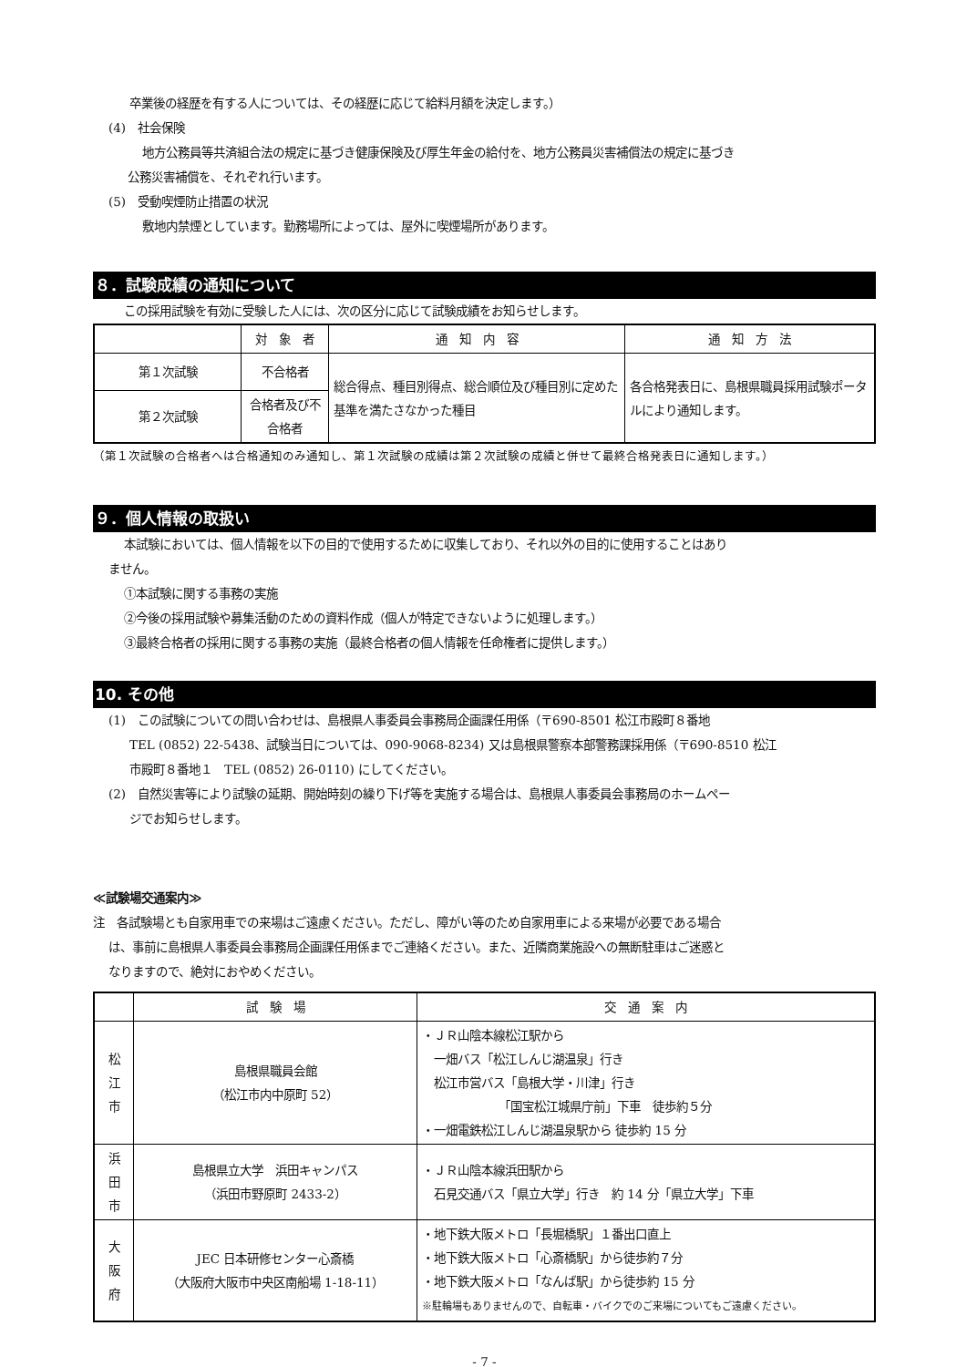卒業後の経歴を有する人については、その経歴に応じて給料月額を決定します。）
(4)　社会保険
地方公務員等共済組合法の規定に基づき健康保険及び厚生年金の給付を、地方公務員災害補償法の規定に基づき
公務災害補償を、それぞれ行います。
(5)　受動喫煙防止措置の状況
敷地内禁煙としています。勤務場所によっては、屋外に喫煙場所があります。
８．試験成績の通知について
この採用試験を有効に受験した人には、次の区分に応じて試験成績をお知らせします。
| | 対 象 者 | 通 知 内 容 | 通 知 方 法 |
| --- | --- | --- | --- |
| 第１次試験 | 不合格者 | 総合得点、種目別得点、総合順位及び種目別に定めた基準を満たさなかった種目 | 各合格発表日に、島根県職員採用試験ポータルにより通知します。 |
| 第２次試験 | 合格者及び不合格者 | | |
（第１次試験の合格者へは合格通知のみ通知し、第１次試験の成績は第２次試験の成績と併せて最終合格発表日に通知します。）
９．個人情報の取扱い
本試験においては、個人情報を以下の目的で使用するために収集しており、それ以外の目的に使用することはあり
ません。
①本試験に関する事務の実施
②今後の採用試験や募集活動のための資料作成（個人が特定できないように処理します。）
③最終合格者の採用に関する事務の実施（最終合格者の個人情報を任命権者に提供します。）
10. その他
(1)　この試験についての問い合わせは、島根県人事委員会事務局企画課任用係（〒690-8501 松江市殿町８番地
TEL (0852) 22-5438、試験当日については、090-9068-8234) 又は島根県警察本部警務課採用係（〒690-8510 松江
市殿町８番地１　TEL (0852) 26-0110) にしてください。
(2)　自然災害等により試験の延期、開始時刻の繰り下げ等を実施する場合は、島根県人事委員会事務局のホームペー
ジでお知らせします。
≪試験場交通案内≫
注　各試験場とも自家用車での来場はご遠慮ください。ただし、障がい等のため自家用車による来場が必要である場合
は、事前に島根県人事委員会事務局企画課任用係までご連絡ください。また、近隣商業施設への無断駐車はご迷惑と
なりますので、絶対におやめください。
| | 試 験 場 | 交 通 案 内 |
| --- | --- | --- |
| 松 江 市 | 島根県職員会館 （松江市内中原町 52） | ・ＪＲ山陰本線松江駅から 一畑バス「松江しんじ湖温泉」行き 松江市営バス「島根大学・川津」行き 「国宝松江城県庁前」下車 徒歩約５分 ・一畑電鉄松江しんじ湖温泉駅から 徒歩約 15 分 |
| 浜 田 市 | 島根県立大学 浜田キャンパス （浜田市野原町 2433-2） | ・ＪＲ山陰本線浜田駅から 石見交通バス「県立大学」行き 約 14 分「県立大学」下車 |
| 大 阪 府 | JEC 日本研修センター心斎橋 （大阪府大阪市中央区南船場 1-18-11） | ・地下鉄大阪メトロ「長堀橋駅」１番出口直上 ・地下鉄大阪メトロ「心斎橋駅」から徒歩約７分 ・地下鉄大阪メトロ「なんば駅」から徒歩約 15 分 ※駐輪場もありませんので、自転車・バイクでのご来場についてもご遠慮ください。 |
- 7 -